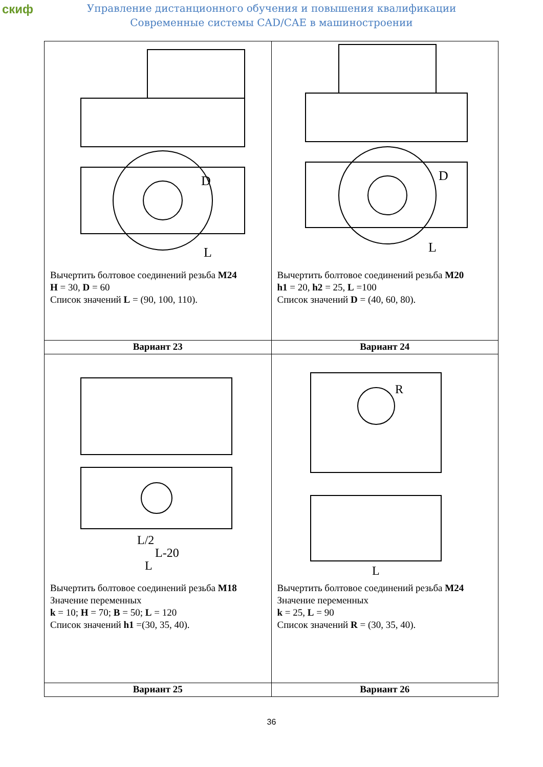скиф
Управление дистанционного обучения и повышения квалификации
Современные системы CAD/CAE в машиностроении
| D L Вычертить болтовое соединений резьба M24 H = 30, D = 60 Список значений L = (90, 100, 110). | D L Вычертить болтовое соединений резьба M20 h1 = 20, h2 = 25, L =100 Список значений D = (40, 60, 80). |
| Вариант 23 | Вариант 24 |
| L/2 L-20 L Вычертить болтовое соединений резьба M18 Значение переменных k = 10; H = 70; B = 50; L = 120 Список значений h1 =(30, 35, 40). | R L Вычертить болтовое соединений резьба M24 Значение переменных k = 25, L = 90 Список значений R = (30, 35, 40). |
| Вариант 25 | Вариант 26 |
36